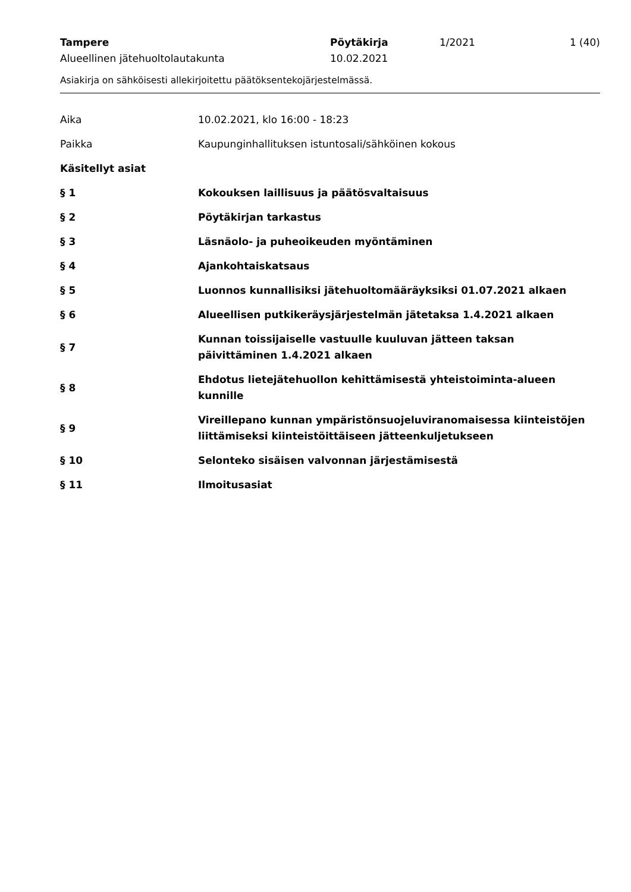Tampere Pöytäkirja 1/2021 1 (40)
Alueellinen jätehuoltolautakunta 10.02.2021
Asiakirja on sähköisesti allekirjoitettu päätöksentekojärjestelmässä.
Aika 10.02.2021, klo 16:00 - 18:23
Paikka
Kaupunginhallituksen istuntosali/sähköinen kokous
Käsitellyt asiat
§ 1
Kokouksen laillisuus ja päätösvaltaisuus
§ 2 Pöytäkirjan tarkastus
§ 3
Läsnäolo- ja puheoikeuden myöntäminen
§ 4 Ajankohtaiskatsaus
§ 5
Luonnos kunnallisiksi jätehuoltomääräyksiksi 01.07.2021 alkaen
§ 6
Alueellisen putkikeräysjärjestelmän jätetaksa 1.4.2021 alkaen
§ 7
Kunnan toissijaiselle vastuulle kuuluvan jätteen taksan
päivittäminen 1.4.2021 alkaen
§ 8
Ehdotus lietejätehuollon kehittämisestä yhteistoiminta-alueen
kunnille
§ 9
Vireillepano kunnan ympäristönsuojeluviranomaisessa kiinteistöjen
liittämiseksi kiinteistöittäiseen jätteenkuljetukseen
§ 10
Selonteko sisäisen valvonnan järjestämisestä
§ 11 Ilmoitusasiat